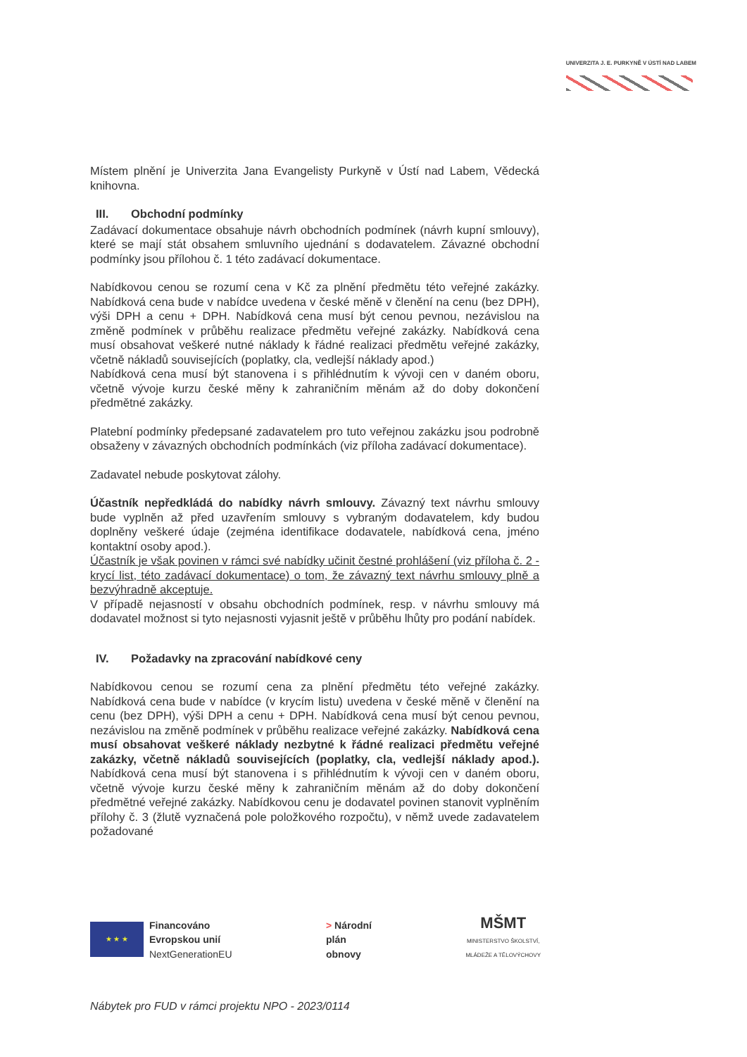UNIVERZITA J. E. PURKYNĚ V ÚSTÍ NAD LABEM
Místem plnění je Univerzita Jana Evangelisty Purkyně v Ústí nad Labem, Vědecká knihovna.
III. Obchodní podmínky
Zadávací dokumentace obsahuje návrh obchodních podmínek (návrh kupní smlouvy), které se mají stát obsahem smluvního ujednání s dodavatelem. Závazné obchodní podmínky jsou přílohou č. 1 této zadávací dokumentace.
Nabídkovou cenou se rozumí cena v Kč za plnění předmětu této veřejné zakázky. Nabídková cena bude v nabídce uvedena v české měně v členění na cenu (bez DPH), výši DPH a cenu + DPH. Nabídková cena musí být cenou pevnou, nezávislou na změně podmínek v průběhu realizace předmětu veřejné zakázky. Nabídková cena musí obsahovat veškeré nutné náklady k řádné realizaci předmětu veřejné zakázky, včetně nákladů souvisejících (poplatky, cla, vedlejší náklady apod.)
Nabídková cena musí být stanovena i s přihlédnutím k vývoji cen v daném oboru, včetně vývoje kurzu české měny k zahraničním měnám až do doby dokončení předmětné zakázky.
Platební podmínky předepsané zadavatelem pro tuto veřejnou zakázku jsou podrobně obsaženy v závazných obchodních podmínkách (viz příloha zadávací dokumentace).
Zadavatel nebude poskytovat zálohy.
Účastník nepředkládá do nabídky návrh smlouvy. Závazný text návrhu smlouvy bude vyplněn až před uzavřením smlouvy s vybraným dodavatelem, kdy budou doplněny veškeré údaje (zejména identifikace dodavatele, nabídková cena, jméno kontaktní osoby apod.).
Účastník je však povinen v rámci své nabídky učinit čestné prohlášení (viz příloha č. 2 - krycí list, této zadávací dokumentace) o tom, že závazný text návrhu smlouvy plně a bezvýhradně akceptuje.
V případě nejasností v obsahu obchodních podmínek, resp. v návrhu smlouvy má dodavatel možnost si tyto nejasnosti vyjasnit ještě v průběhu lhůty pro podání nabídek.
IV. Požadavky na zpracování nabídkové ceny
Nabídkovou cenou se rozumí cena za plnění předmětu této veřejné zakázky. Nabídková cena bude v nabídce (v krycím listu) uvedena v české měně v členění na cenu (bez DPH), výši DPH a cenu + DPH. Nabídková cena musí být cenou pevnou, nezávislou na změně podmínek v průběhu realizace veřejné zakázky. Nabídková cena musí obsahovat veškeré náklady nezbytné k řádné realizaci předmětu veřejné zakázky, včetně nákladů souvisejících (poplatky, cla, vedlejší náklady apod.). Nabídková cena musí být stanovena i s přihlédnutím k vývoji cen v daném oboru, včetně vývoje kurzu české měny k zahraničním měnám až do doby dokončení předmětné veřejné zakázky. Nabídkovou cenu je dodavatel povinen stanovit vyplněním přílohy č. 3 (žlutě vyznačená pole položkového rozpočtu), v němž uvede zadavatelem požadované
★ ★ ★
Financováno
Evropskou unií
NextGenerationEU
> Národní
plán
obnovy
MŠMT
MINISTERSTVO ŠKOLSTVÍ,
MLÁDEŽE A TĚLOVÝCHOVY
Nábytek pro FUD v rámci projektu NPO - 2023/0114